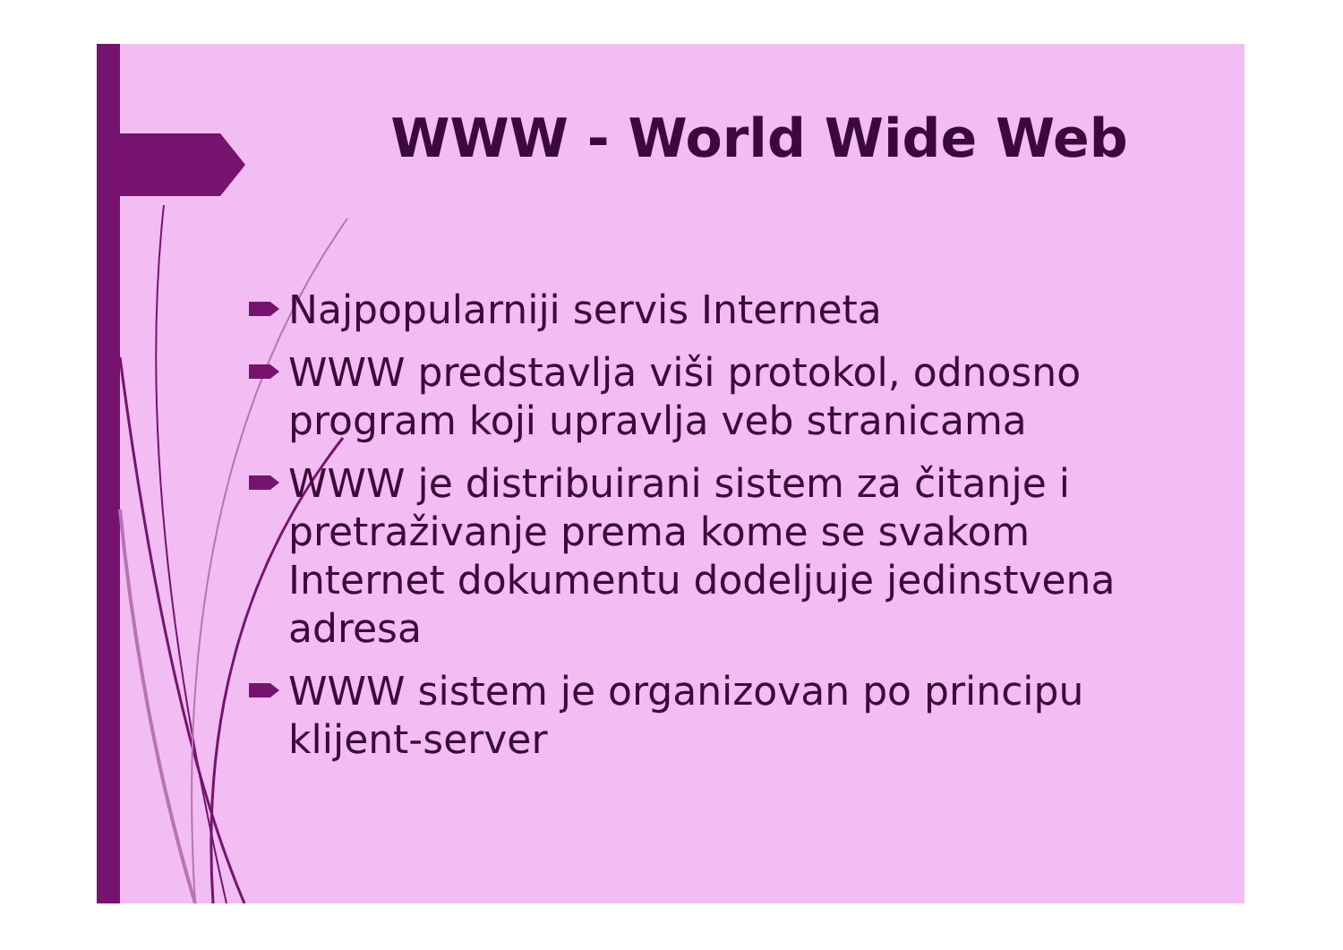WWW - World Wide Web
Najpopularniji servis Interneta
WWW predstavlja viši protokol, odnosno program koji upravlja veb stranicama
WWW je distribuirani sistem za čitanje i pretraživanje prema kome se svakom Internet dokumentu dodeljuje jedinstvena adresa
WWW sistem je organizovan po principu klijent-server